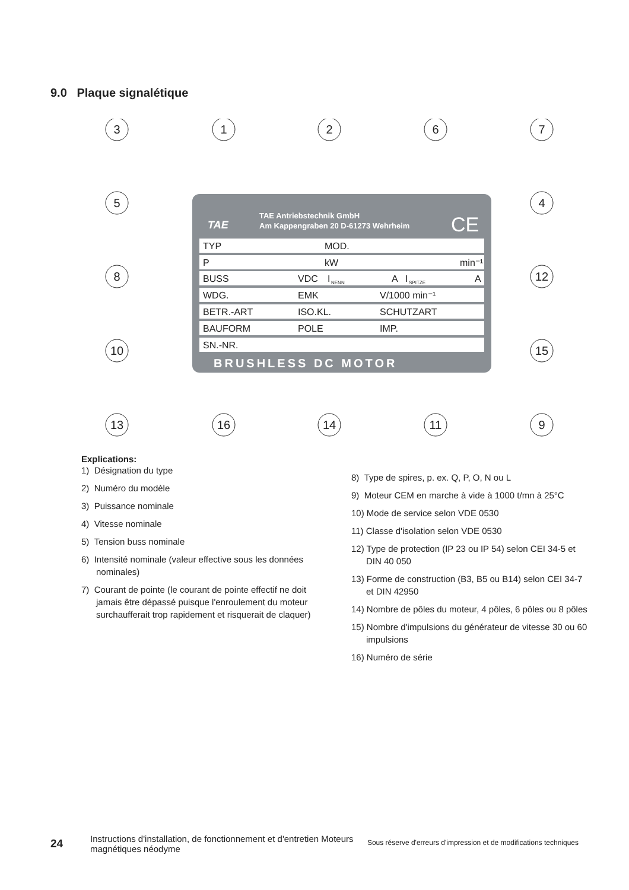9.0 Plaque signalétique
TAE Antriebstechnik GmbH
Am Kappengraben 20 D-61273 Wehrheim
TAE
CE
TYP
MOD.
P
kW
min⁻¹
BUSS
VDC
I
NENN
A
I
SPITZE
A
WDG.
EMK
V/1000 min⁻¹
BETR.-ART
ISO.KL.
SCHUTZART
BAUFORM
POLE
IMP.
SN.-NR.
BRUSHLESS DC MOTOR
3
1
2
6
7
5
4
8
12
10
15
13
16
14
11
9
Explications:
1) Désignation du type
2) Numéro du modèle
3) Puissance nominale
4) Vitesse nominale
5) Tension buss nominale
6) Intensité nominale (valeur effective sous les données nominales)
7) Courant de pointe (le courant de pointe effectif ne doit jamais être dépassé puisque l'enroulement du moteur surchaufferait trop rapidement et risquerait de claquer)
8) Type de spires, p. ex. Q, P, O, N ou L
9) Moteur CEM en marche à vide à 1000 t/mn à 25°C
10) Mode de service selon VDE 0530
11) Classe d'isolation selon VDE 0530
12) Type de protection (IP 23 ou IP 54) selon CEI 34-5 et DIN 40 050
13) Forme de construction (B3, B5 ou B14) selon CEI 34-7 et DIN 42950
14) Nombre de pôles du moteur, 4 pôles, 6 pôles ou 8 pôles
15) Nombre d'impulsions du générateur de vitesse 30 ou 60 impulsions
16) Numéro de série
24
Instructions d'installation, de fonctionnement et d'entretien Moteurs magnétiques néodyme
Sous réserve d'erreurs d'impression et de modifications techniques